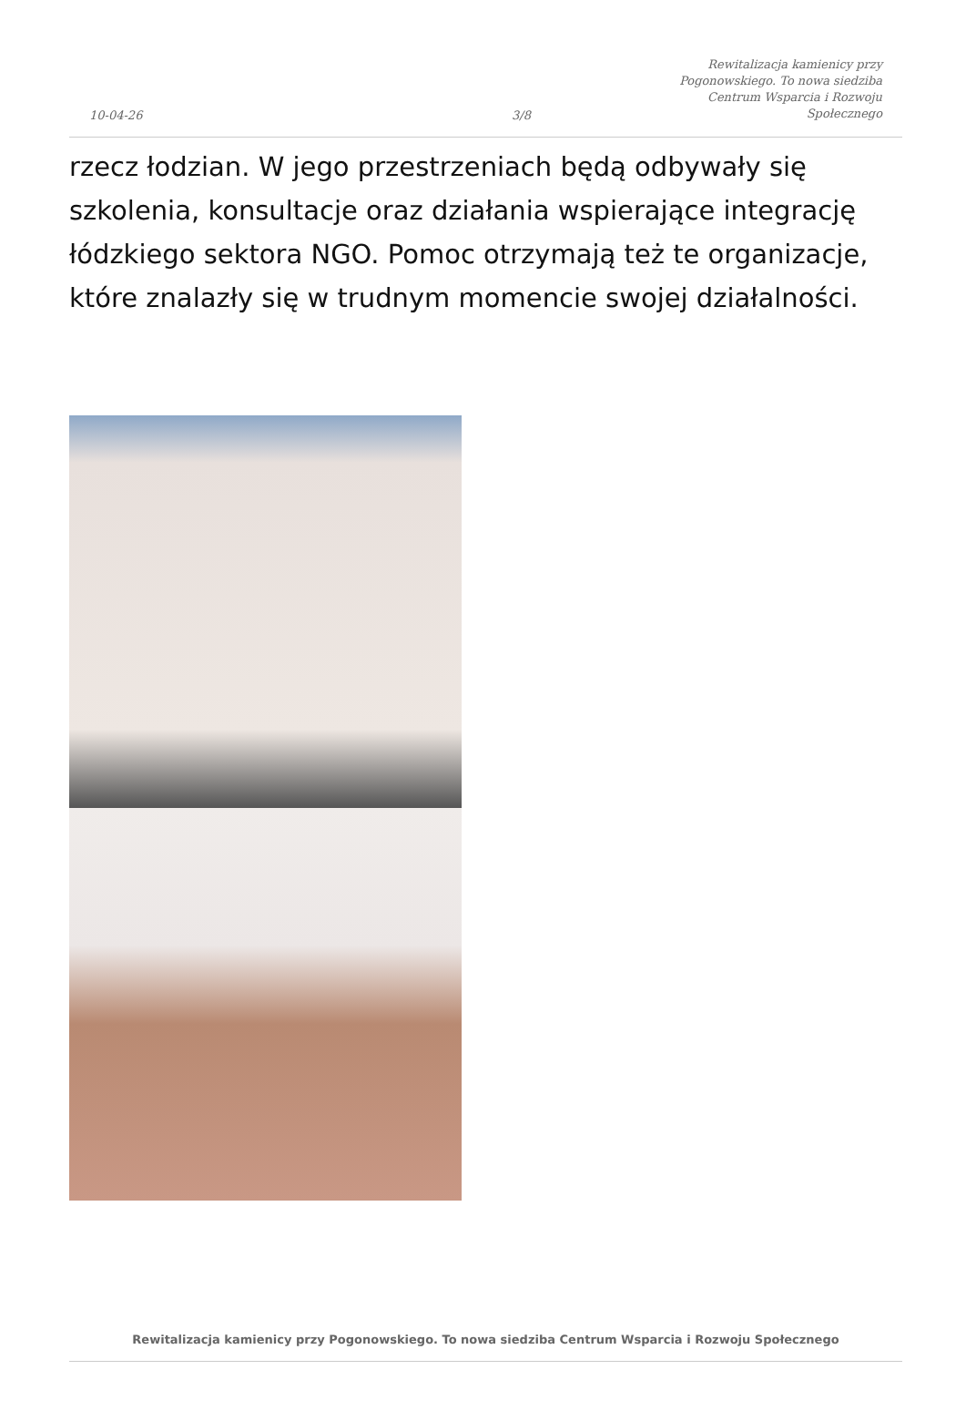10-04-26
3/8
Rewitalizacja kamienicy przy
Pogonowskiego. To nowa siedziba
Centrum Wsparcia i Rozwoju
Społecznego
rzecz łodzian. W jego przestrzeniach będą odbywały się szkolenia, konsultacje oraz działania wspierające integrację łódzkiego sektora NGO. Pomoc otrzymają też te organizacje, które znalazły się w trudnym momencie swojej działalności.
Rewitalizacja kamienicy przy Pogonowskiego. To nowa siedziba Centrum Wsparcia i Rozwoju Społecznego